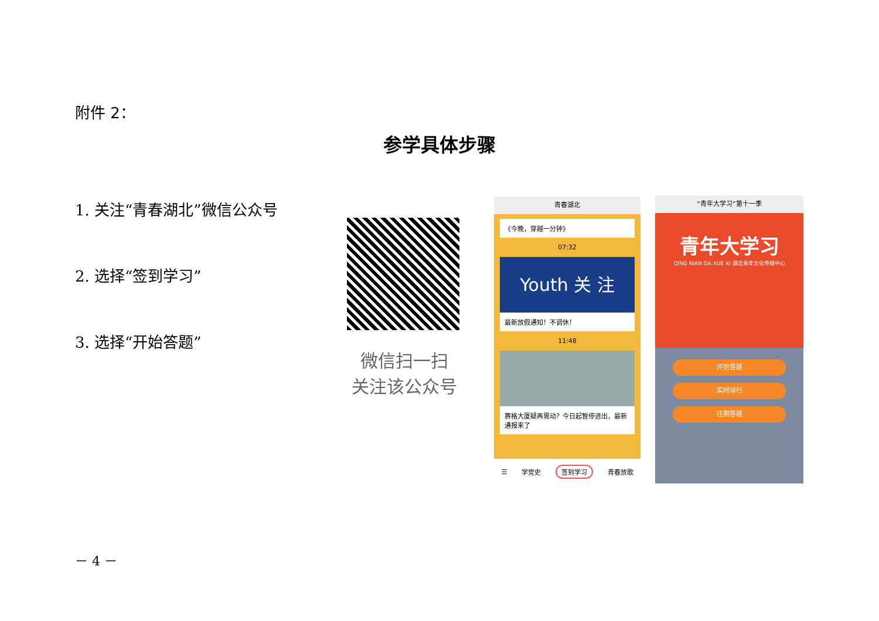附件 2：
参学具体步骤
1. 关注“青春湖北”微信公众号
2. 选择“签到学习”
3. 选择“开始答题”
微信扫一扫
关注该公众号
青春湖北
《今晚，穿越一分钟》
07:32
Youth 关 注
最新放假通知！不调休！
11:48
赛格大厦疑再晃动？今日起暂停进出，最新通报来了
☰ 学党史 签到学习 青春放歌
“青年大学习”第十一季
青年大学习
QING NIAN DA XUE XI 湖北青年文化传媒中心
开始答题
实时排行
往期答题
－ 4 －